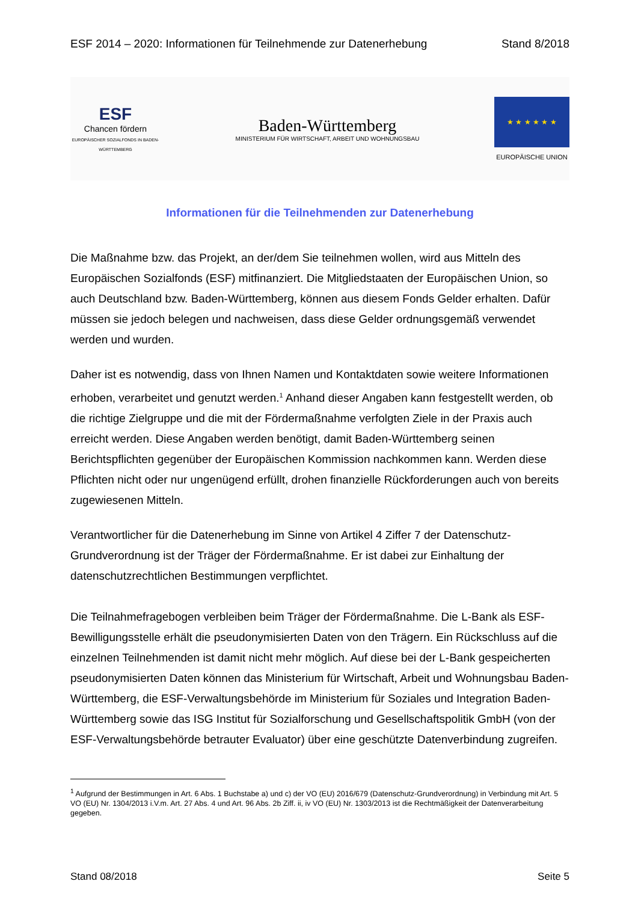ESF 2014 – 2020: Informationen für Teilnehmende zur Datenerhebung Stand 8/2018
ESF
Chancen fördern
EUROPÄISCHER SOZIALFONDS IN BADEN-WÜRTTEMBERG
Baden-Württemberg
MINISTERIUM FÜR WIRTSCHAFT, ARBEIT UND WOHNUNGSBAU
★ ★ ★ ★ ★ ★
EUROPÄISCHE UNION
Informationen für die Teilnehmenden zur Datenerhebung
Die Maßnahme bzw. das Projekt, an der/dem Sie teilnehmen wollen, wird aus Mitteln des Europäischen Sozialfonds (ESF) mitfinanziert. Die Mitgliedstaaten der Europäischen Union, so auch Deutschland bzw. Baden-Württemberg, können aus diesem Fonds Gelder erhalten. Dafür müssen sie jedoch belegen und nachweisen, dass diese Gelder ordnungsgemäß verwendet werden und wurden.
Daher ist es notwendig, dass von Ihnen Namen und Kontaktdaten sowie weitere Informationen erhoben, verarbeitet und genutzt werden.<sup>1</sup> Anhand dieser Angaben kann festgestellt werden, ob die richtige Zielgruppe und die mit der Fördermaßnahme verfolgten Ziele in der Praxis auch erreicht werden. Diese Angaben werden benötigt, damit Baden-Württemberg seinen Berichtspflichten gegenüber der Europäischen Kommission nachkommen kann. Werden diese Pflichten nicht oder nur ungenügend erfüllt, drohen finanzielle Rückforderungen auch von bereits zugewiesenen Mitteln.
Verantwortlicher für die Datenerhebung im Sinne von Artikel 4 Ziffer 7 der Datenschutz-Grundverordnung ist der Träger der Fördermaßnahme. Er ist dabei zur Einhaltung der datenschutzrechtlichen Bestimmungen verpflichtet.
Die Teilnahmefragebogen verbleiben beim Träger der Fördermaßnahme. Die L-Bank als ESF-Bewilligungsstelle erhält die pseudonymisierten Daten von den Trägern. Ein Rückschluss auf die einzelnen Teilnehmenden ist damit nicht mehr möglich. Auf diese bei der L-Bank gespeicherten pseudonymisierten Daten können das Ministerium für Wirtschaft, Arbeit und Wohnungsbau Baden-Württemberg, die ESF-Verwaltungsbehörde im Ministerium für Soziales und Integration Baden-Württemberg sowie das ISG Institut für Sozialforschung und Gesellschaftspolitik GmbH (von der ESF-Verwaltungsbehörde betrauter Evaluator) über eine geschützte Datenverbindung zugreifen.
<sup>1</sup> Aufgrund der Bestimmungen in Art. 6 Abs. 1 Buchstabe a) und c) der VO (EU) 2016/679 (Datenschutz-Grundverordnung) in Verbindung mit Art. 5 VO (EU) Nr. 1304/2013 i.V.m. Art. 27 Abs. 4 und Art. 96 Abs. 2b Ziff. ii, iv VO (EU) Nr. 1303/2013 ist die Rechtmäßigkeit der Datenverarbeitung gegeben.
Stand 08/2018 Seite 5